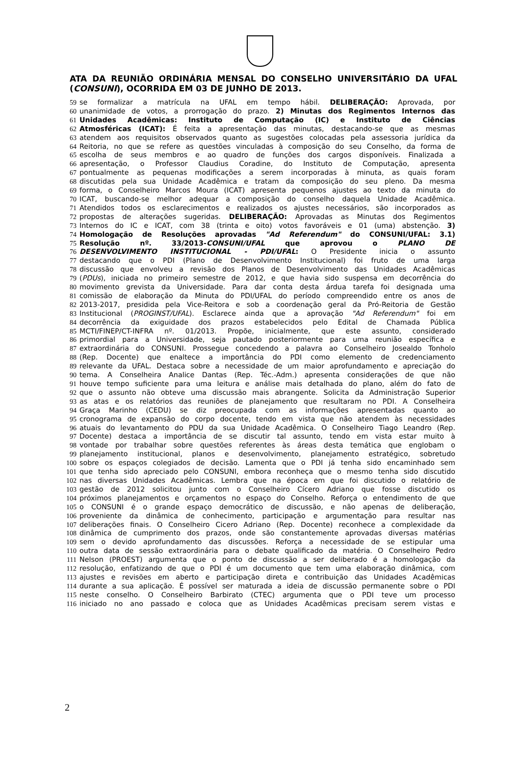ATA DA REUNIÃO ORDINÁRIA MENSAL DO CONSELHO UNIVERSITÁRIO DA UFAL (CONSUNI), OCORRIDA EM 03 DE JUNHO DE 2013.
59 se formalizar a matrícula na UFAL em tempo hábil. DELIBERAÇÃO: Aprovada, por
60 unanimidade de votos, a prorrogação do prazo. 2) Minutas dos Regimentos Internos das
61 Unidades Acadêmicas: Instituto de Computação (IC) e Instituto de Ciências
62 Atmosféricas (ICAT): É feita a apresentação das minutas, destacando-se que as mesmas
63 atendem aos requisitos observados quanto as sugestões colocadas pela assessoria jurídica da
64 Reitoria, no que se refere as questões vinculadas à composição do seu Conselho, da forma de
65 escolha de seus membros e ao quadro de funções dos cargos disponíveis. Finalizada a
66 apresentação, o Professor Claudius Coradine, do Instituto de Computação, apresenta
67 pontualmente as pequenas modificações a serem incorporadas à minuta, as quais foram
68 discutidas pela sua Unidade Acadêmica e tratam da composição do seu pleno. Da mesma
69 forma, o Conselheiro Marcos Moura (ICAT) apresenta pequenos ajustes ao texto da minuta do
70 ICAT, buscando-se melhor adequar a composição do conselho daquela Unidade Acadêmica.
71 Atendidos todos os esclarecimentos e realizados os ajustes necessários, são incorporados as
72 propostas de alterações sugeridas. DELIBERAÇÃO: Aprovadas as Minutas dos Regimentos
73 Internos do IC e ICAT, com 38 (trinta e oito) votos favoráveis e 01 (uma) abstenção. 3)
74 Homologação de Resoluções aprovadas "Ad Referendum" do CONSUNI/UFAL: 3.1)
75 Resolução nº. 33/2013-CONSUNI/UFAL que aprovou o PLANO DE
76 DESENVOLVIMENTO INSTITUCIONAL - PDI/UFAL: O Presidente inicia o assunto
77 destacando que o PDI (Plano de Desenvolvimento Institucional) foi fruto de uma larga
78 discussão que envolveu a revisão dos Planos de Desenvolvimento das Unidades Acadêmicas
79 (PDUs), iniciada no primeiro semestre de 2012, e que havia sido suspensa em decorrência do
80 movimento grevista da Universidade. Para dar conta desta árdua tarefa foi designada uma
81 comissão de elaboração da Minuta do PDI/UFAL do período compreendido entre os anos de
82 2013-2017, presidida pela Vice-Reitora e sob a coordenação geral da Pró-Reitoria de Gestão
83 Institucional (PROGINST/UFAL). Esclarece ainda que a aprovação "Ad Referendum" foi em
84 decorrência da exiguidade dos prazos estabelecidos pelo Edital de Chamada Pública
85 MCTI/FINEP/CT-INFRA nº. 01/2013. Propõe, inicialmente, que este assunto, considerado
86 primordial para a Universidade, seja pautado posteriormente para uma reunião específica e
87 extraordinária do CONSUNI. Prossegue concedendo a palavra ao Conselheiro Josealdo Tonholo
88 (Rep. Docente) que enaltece a importância do PDI como elemento de credenciamento
89 relevante da UFAL. Destaca sobre a necessidade de um maior aprofundamento e apreciação do
90 tema. A Conselheira Analice Dantas (Rep. Téc.-Adm.) apresenta considerações de que não
91 houve tempo suficiente para uma leitura e análise mais detalhada do plano, além do fato de
92 que o assunto não obteve uma discussão mais abrangente. Solicita da Administração Superior
93 as atas e os relatórios das reuniões de planejamento que resultaram no PDI. A Conselheira
94 Graça Marinho (CEDU) se diz preocupada com as informações apresentadas quanto ao
95 cronograma de expansão do corpo docente, tendo em vista que não atendem às necessidades
96 atuais do levantamento do PDU da sua Unidade Acadêmica. O Conselheiro Tiago Leandro (Rep.
97 Docente) destaca a importância de se discutir tal assunto, tendo em vista estar muito à
98 vontade por trabalhar sobre questões referentes às áreas desta temática que englobam o
99 planejamento institucional, planos e desenvolvimento, planejamento estratégico, sobretudo
100 sobre os espaços colegiados de decisão. Lamenta que o PDI já tenha sido encaminhado sem
101 que tenha sido apreciado pelo CONSUNI, embora reconheça que o mesmo tenha sido discutido
102 nas diversas Unidades Acadêmicas. Lembra que na época em que foi discutido o relatório de
103 gestão de 2012 solicitou junto com o Conselheiro Cícero Adriano que fosse discutido os
104 próximos planejamentos e orçamentos no espaço do Conselho. Reforça o entendimento de que
105 o CONSUNI é o grande espaço democrático de discussão, e não apenas de deliberação,
106 proveniente da dinâmica de conhecimento, participação e argumentação para resultar nas
107 deliberações finais. O Conselheiro Cicero Adriano (Rep. Docente) reconhece a complexidade da
108 dinâmica de cumprimento dos prazos, onde são constantemente aprovadas diversas matérias
109 sem o devido aprofundamento das discussões. Reforça a necessidade de se estipular uma
110 outra data de sessão extraordinária para o debate qualificado da matéria. O Conselheiro Pedro
111 Nelson (PROEST) argumenta que o ponto de discussão a ser deliberado é a homologação da
112 resolução, enfatizando de que o PDI é um documento que tem uma elaboração dinâmica, com
113 ajustes e revisões em aberto e participação direta e contribuição das Unidades Acadêmicas
114 durante a sua aplicação. É possível ser maturada a ideia de discussão permanente sobre o PDI
115 neste conselho. O Conselheiro Barbirato (CTEC) argumenta que o PDI teve um processo
116 iniciado no ano passado e coloca que as Unidades Acadêmicas precisam serem vistas e
2